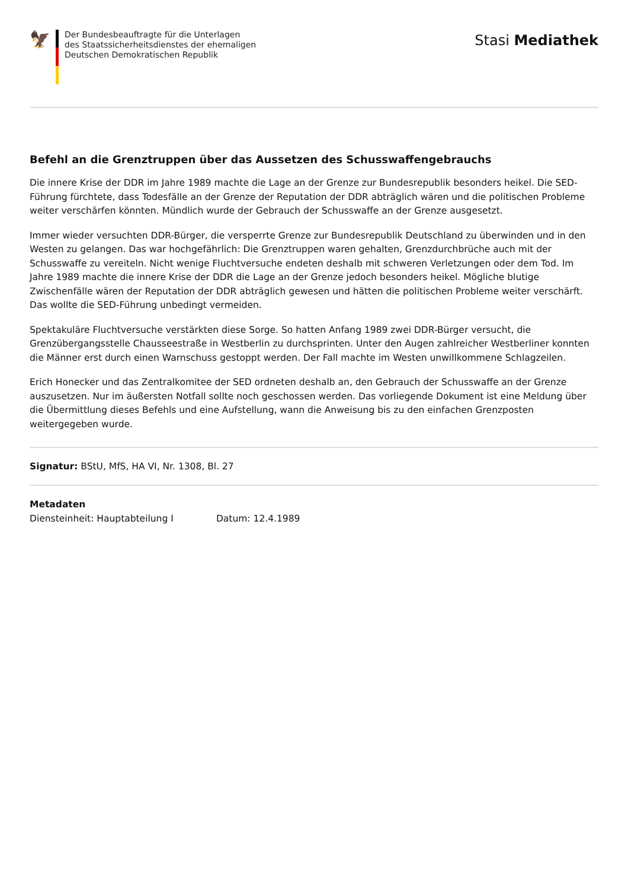🦅
Der Bundesbeauftragte für die Unterlagen
des Staatssicherheitsdienstes der ehemaligen
Deutschen Demokratischen Republik
Stasi Mediathek
Befehl an die Grenztruppen über das Aussetzen des Schusswaffengebrauchs
Die innere Krise der DDR im Jahre 1989 machte die Lage an der Grenze zur Bundesrepublik besonders heikel. Die SED-Führung fürchtete, dass Todesfälle an der Grenze der Reputation der DDR abträglich wären und die politischen Probleme weiter verschärfen könnten. Mündlich wurde der Gebrauch der Schusswaffe an der Grenze ausgesetzt.
Immer wieder versuchten DDR-Bürger, die versperrte Grenze zur Bundesrepublik Deutschland zu überwinden und in den Westen zu gelangen. Das war hochgefährlich: Die Grenztruppen waren gehalten, Grenzdurchbrüche auch mit der Schusswaffe zu vereiteln. Nicht wenige Fluchtversuche endeten deshalb mit schweren Verletzungen oder dem Tod. Im Jahre 1989 machte die innere Krise der DDR die Lage an der Grenze jedoch besonders heikel. Mögliche blutige Zwischenfälle wären der Reputation der DDR abträglich gewesen und hätten die politischen Probleme weiter verschärft. Das wollte die SED-Führung unbedingt vermeiden.
Spektakuläre Fluchtversuche verstärkten diese Sorge. So hatten Anfang 1989 zwei DDR-Bürger versucht, die Grenzübergangsstelle Chausseestraße in Westberlin zu durchsprinten. Unter den Augen zahlreicher Westberliner konnten die Männer erst durch einen Warnschuss gestoppt werden. Der Fall machte im Westen unwillkommene Schlagzeilen.
Erich Honecker und das Zentralkomitee der SED ordneten deshalb an, den Gebrauch der Schusswaffe an der Grenze auszusetzen. Nur im äußersten Notfall sollte noch geschossen werden. Das vorliegende Dokument ist eine Meldung über die Übermittlung dieses Befehls und eine Aufstellung, wann die Anweisung bis zu den einfachen Grenzposten weitergegeben wurde.
Signatur: BStU, MfS, HA VI, Nr. 1308, Bl. 27
Metadaten
Diensteinheit: Hauptabteilung I Datum: 12.4.1989